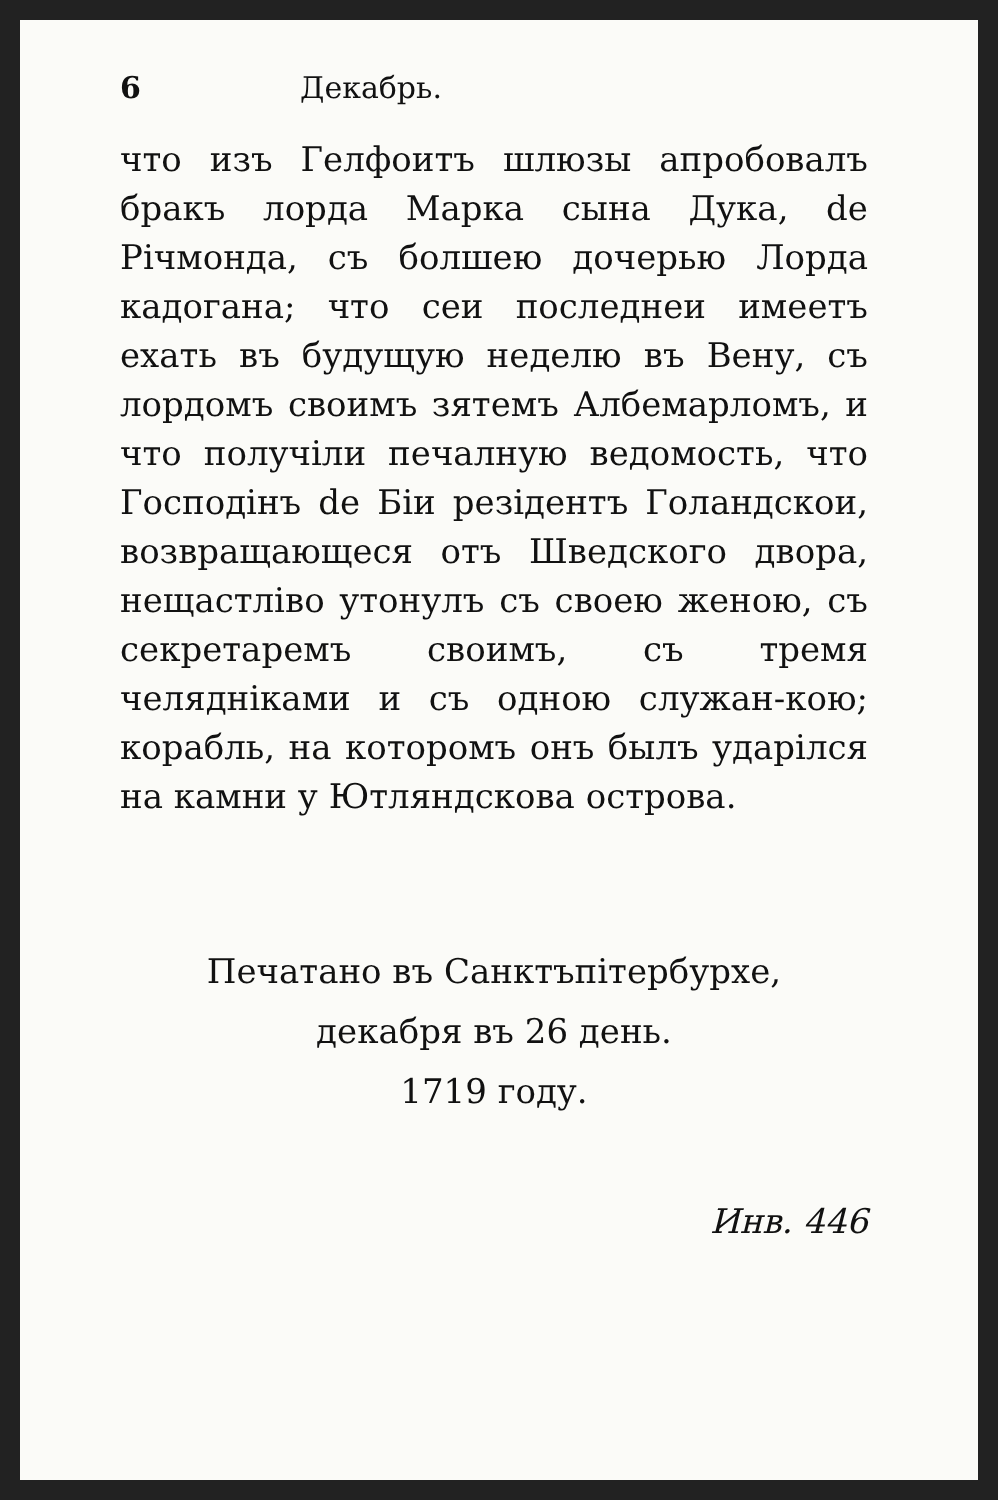6 Декабрь.
что изъ Гелфоитъ шлюзы апробовалъ бракъ лорда Марка сына Дука, de Рiчмонда, съ болшею дочерью Лорда кадогана; что сеи последнеи имеетъ ехать въ будущую неделю въ Вену, съ лордомъ своимъ зятемъ Албемарломъ, и что получiли печалную ведомость, что Господiнъ de Бiи резiдентъ Голандскои, возвращающеся отъ Шведского двора, нещастлiво утонулъ съ своею женою, съ секретаремъ своимъ, съ тремя челяднiками и съ одною служан-кою; корабль, на которомъ онъ былъ ударiлся на камни у Ютляндскова острова.
Печатано въ Санктъпiтербурхе,
декабря въ 26 день.
1719 году.
Инв. 446